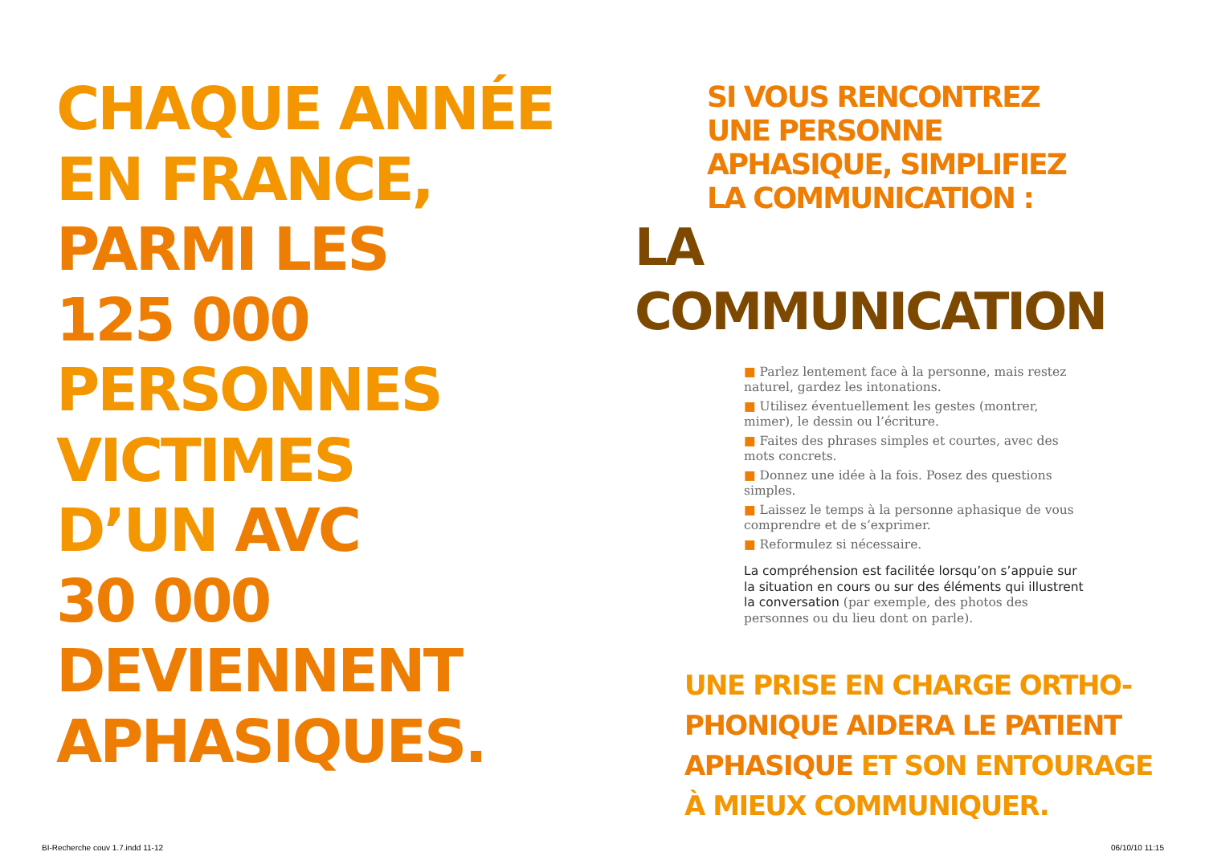CHAQUE ANNÉE
EN FRANCE,
PARMI LES
125 000
PERSONNES
VICTIMES
D’UN AVC
30 000
DEVIENNENT
APHASIQUES.
SI VOUS RENCONTREZ
UNE PERSONNE
APHASIQUE, SIMPLIFIEZ
LA COMMUNICATION :
LA COMMUNICATION
■ Parlez lentement face à la personne, mais restez naturel, gardez les intonations.
■ Utilisez éventuellement les gestes (montrer, mimer), le dessin ou l’écriture.
■ Faites des phrases simples et courtes, avec des mots concrets.
■ Donnez une idée à la fois. Posez des questions simples.
■ Laissez le temps à la personne aphasique de vous comprendre et de s’exprimer.
■ Reformulez si nécessaire.
La compréhension est facilitée lorsqu’on s’appuie sur la situation en cours ou sur des éléments qui illustrent la conversation (par exemple, des photos des personnes ou du lieu dont on parle).
UNE PRISE EN CHARGE ORTHO-
PHONIQUE AIDERA LE PATIENT
APHASIQUE ET SON ENTOURAGE
À MIEUX COMMUNIQUER.
BI-Recherche couv 1.7.indd 11-12
06/10/10 11:15